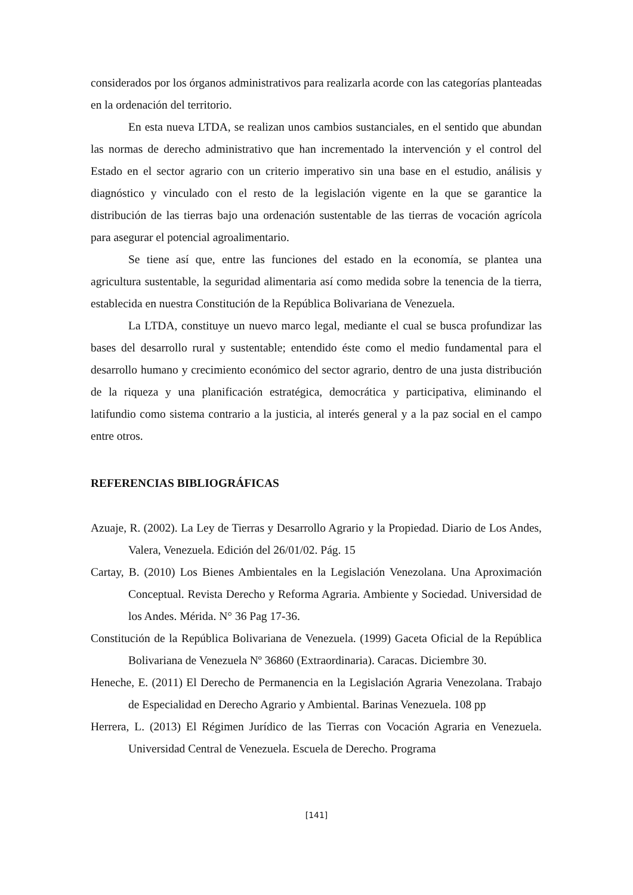considerados por los órganos administrativos para realizarla acorde con las categorías planteadas en la ordenación del territorio.
En esta nueva LTDA, se realizan unos cambios sustanciales, en el sentido que abundan las normas de derecho administrativo que han incrementado la intervención y el control del Estado en el sector agrario con un criterio imperativo sin una base en el estudio, análisis y diagnóstico y vinculado con el resto de la legislación vigente en la que se garantice la distribución de las tierras bajo una ordenación sustentable de las tierras de vocación agrícola para asegurar el potencial agroalimentario.
Se tiene así que, entre las funciones del estado en la economía, se plantea una agricultura sustentable, la seguridad alimentaria así como medida sobre la tenencia de la tierra, establecida en nuestra Constitución de la República Bolivariana de Venezuela.
La LTDA, constituye un nuevo marco legal, mediante el cual se busca profundizar las bases del desarrollo rural y sustentable; entendido éste como el medio fundamental para el desarrollo humano y crecimiento económico del sector agrario, dentro de una justa distribución de la riqueza y una planificación estratégica, democrática y participativa, eliminando el latifundio como sistema contrario a la justicia, al interés general y a la paz social en el campo entre otros.
REFERENCIAS BIBLIOGRÁFICAS
Azuaje, R. (2002). La Ley de Tierras y Desarrollo Agrario y la Propiedad. Diario de Los Andes, Valera, Venezuela. Edición del 26/01/02. Pág. 15
Cartay, B. (2010) Los Bienes Ambientales en la Legislación Venezolana. Una Aproximación Conceptual. Revista Derecho y Reforma Agraria. Ambiente y Sociedad. Universidad de los Andes. Mérida. N° 36 Pag 17-36.
Constitución de la República Bolivariana de Venezuela. (1999) Gaceta Oficial de la República Bolivariana de Venezuela Nº 36860 (Extraordinaria). Caracas. Diciembre 30.
Heneche, E. (2011) El Derecho de Permanencia en la Legislación Agraria Venezolana. Trabajo de Especialidad en Derecho Agrario y Ambiental. Barinas Venezuela. 108 pp
Herrera, L. (2013) El Régimen Jurídico de las Tierras con Vocación Agraria en Venezuela. Universidad Central de Venezuela. Escuela de Derecho. Programa
[141]